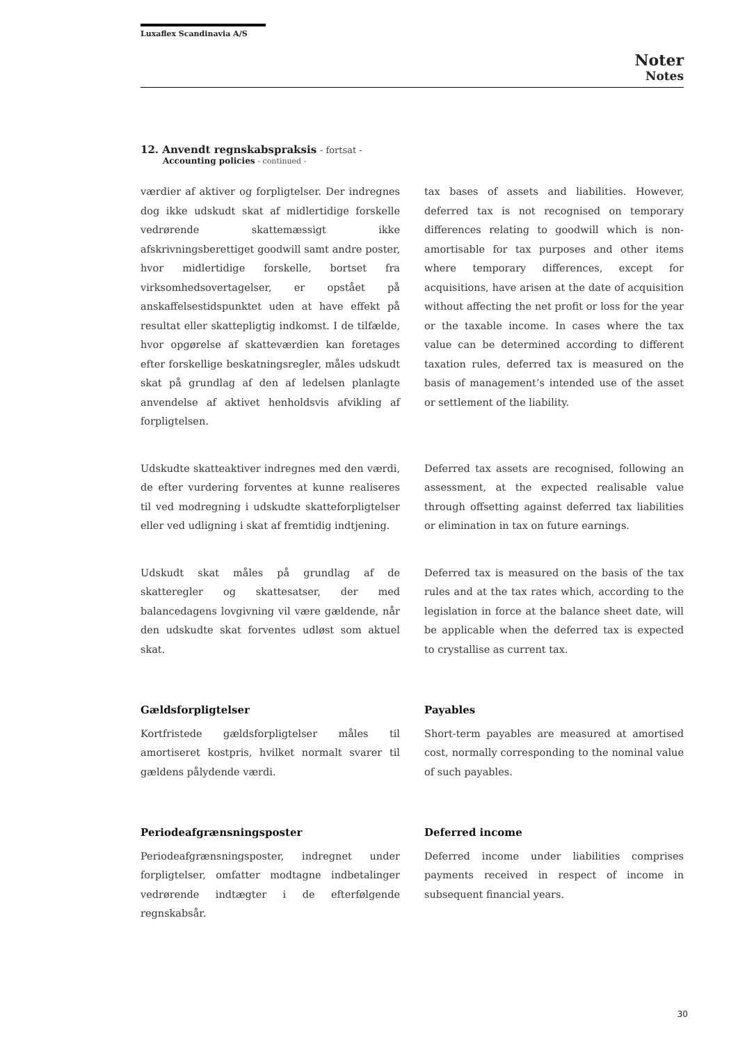Luxaflex Scandinavia A/S
Noter
Notes
12. Anvendt regnskabspraksis - fortsat -
Accounting policies - continued -
værdier af aktiver og forpligtelser. Der indregnes dog ikke udskudt skat af midlertidige forskelle vedrørende skattemæssigt ikke afskrivningsberettiget goodwill samt andre poster, hvor midlertidige forskelle, bortset fra virksomhedsovertagelser, er opstået på anskaffelsestidspunktet uden at have effekt på resultat eller skattepligtig indkomst. I de tilfælde, hvor opgørelse af skatteværdien kan foretages efter forskellige beskatningsregler, måles udskudt skat på grundlag af den af ledelsen planlagte anvendelse af aktivet henholdsvis afvikling af forpligtelsen.
tax bases of assets and liabilities. However, deferred tax is not recognised on temporary differences relating to goodwill which is non-amortisable for tax purposes and other items where temporary differences, except for acquisitions, have arisen at the date of acquisition without affecting the net profit or loss for the year or the taxable income. In cases where the tax value can be determined according to different taxation rules, deferred tax is measured on the basis of management’s intended use of the asset or settlement of the liability.
Udskudte skatteaktiver indregnes med den værdi, de efter vurdering forventes at kunne realiseres til ved modregning i udskudte skatteforpligtelser eller ved udligning i skat af fremtidig indtjening.
Deferred tax assets are recognised, following an assessment, at the expected realisable value through offsetting against deferred tax liabilities or elimination in tax on future earnings.
Udskudt skat måles på grundlag af de skatteregler og skattesatser, der med balancedagens lovgivning vil være gældende, når den udskudte skat forventes udløst som aktuel skat.
Deferred tax is measured on the basis of the tax rules and at the tax rates which, according to the legislation in force at the balance sheet date, will be applicable when the deferred tax is expected to crystallise as current tax.
Gældsforpligtelser
Kortfristede gældsforpligtelser måles til amortiseret kostpris, hvilket normalt svarer til gældens pålydende værdi.
Payables
Short-term payables are measured at amortised cost, normally corresponding to the nominal value of such payables.
Periodeafgrænsningsposter
Periodeafgrænsningsposter, indregnet under forpligtelser, omfatter modtagne indbetalinger vedrørende indtægter i de efterfølgende regnskabsår.
Deferred income
Deferred income under liabilities comprises payments received in respect of income in subsequent financial years.
30